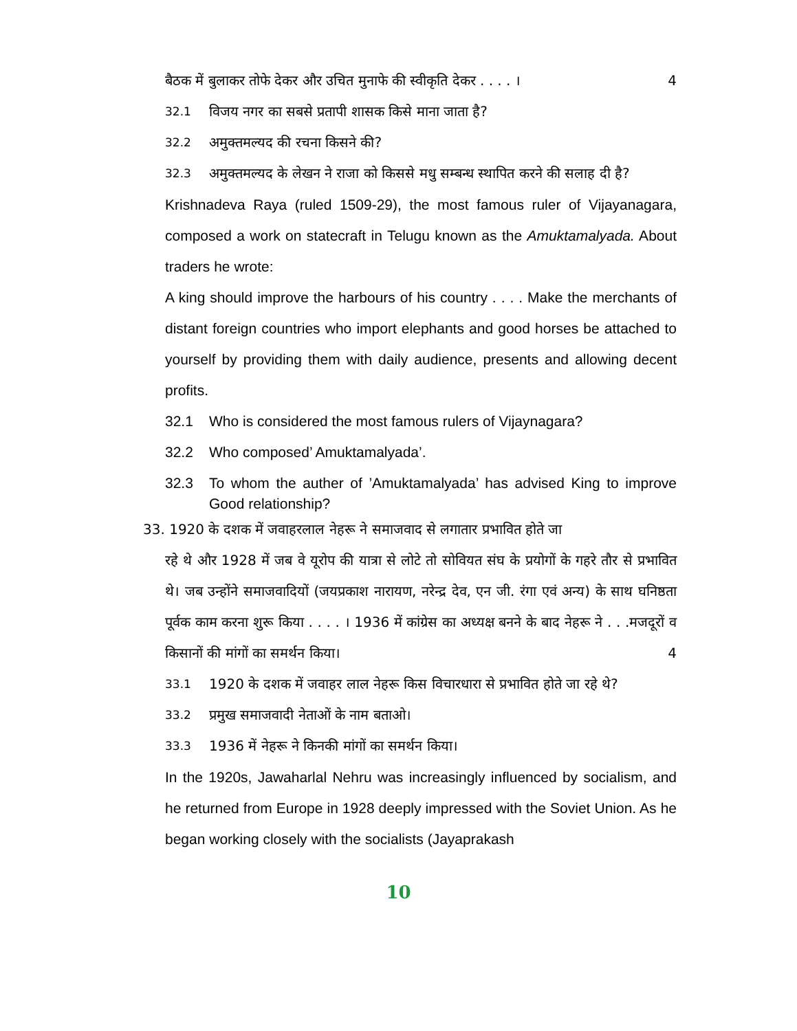बैठक में बुलाकर तोफे देकर और उचित मुनाफे की स्वीकृति देकर . . . . । 4
32.1 विजय नगर का सबसे प्रतापी शासक किसे माना जाता है?
32.2 अमुक्तमल्यद की रचना किसने की?
32.3 अमुक्तमल्यद के लेखन ने राजा को किससे मधु सम्बन्ध स्थापित करने की सलाह दी है?
Krishnadeva Raya (ruled 1509-29), the most famous ruler of Vijayanagara, composed a work on statecraft in Telugu known as the Amuktamalyada. About traders he wrote:
A king should improve the harbours of his country . . . . Make the merchants of distant foreign countries who import elephants and good horses be attached to yourself by providing them with daily audience, presents and allowing decent profits.
32.1 Who is considered the most famous rulers of Vijaynagara?
32.2 Who composed’ Amuktamalyada’.
32.3 To whom the auther of ’Amuktamalyada’ has advised King to improve Good relationship?
33. 1920 के दशक में जवाहरलाल नेहरू ने समाजवाद से लगातार प्रभावित होते जा
रहे थे और 1928 में जब वे यूरोप की यात्रा से लोटे तो सोवियत संघ के प्रयोगों के गहरे तौर से प्रभावित थे। जब उन्होंने समाजवादियों (जयप्रकाश नारायण, नरेन्द्र देव, एन जी. रंगा एवं अन्य) के साथ घनिष्ठता पूर्वक काम करना शुरू किया . . . . । 1936 में कांग्रेस का अध्यक्ष बनने के बाद नेहरू ने . . .मजदूरों व किसानों की मांगों का समर्थन किया। 4
33.1 1920 के दशक में जवाहर लाल नेहरू किस विचारधारा से प्रभावित होते जा रहे थे?
33.2 प्रमुख समाजवादी नेताओं के नाम बताओ।
33.3 1936 में नेहरू ने किनकी मांगों का समर्थन किया।
In the 1920s, Jawaharlal Nehru was increasingly influenced by socialism, and he returned from Europe in 1928 deeply impressed with the Soviet Union. As he began working closely with the socialists (Jayaprakash
10